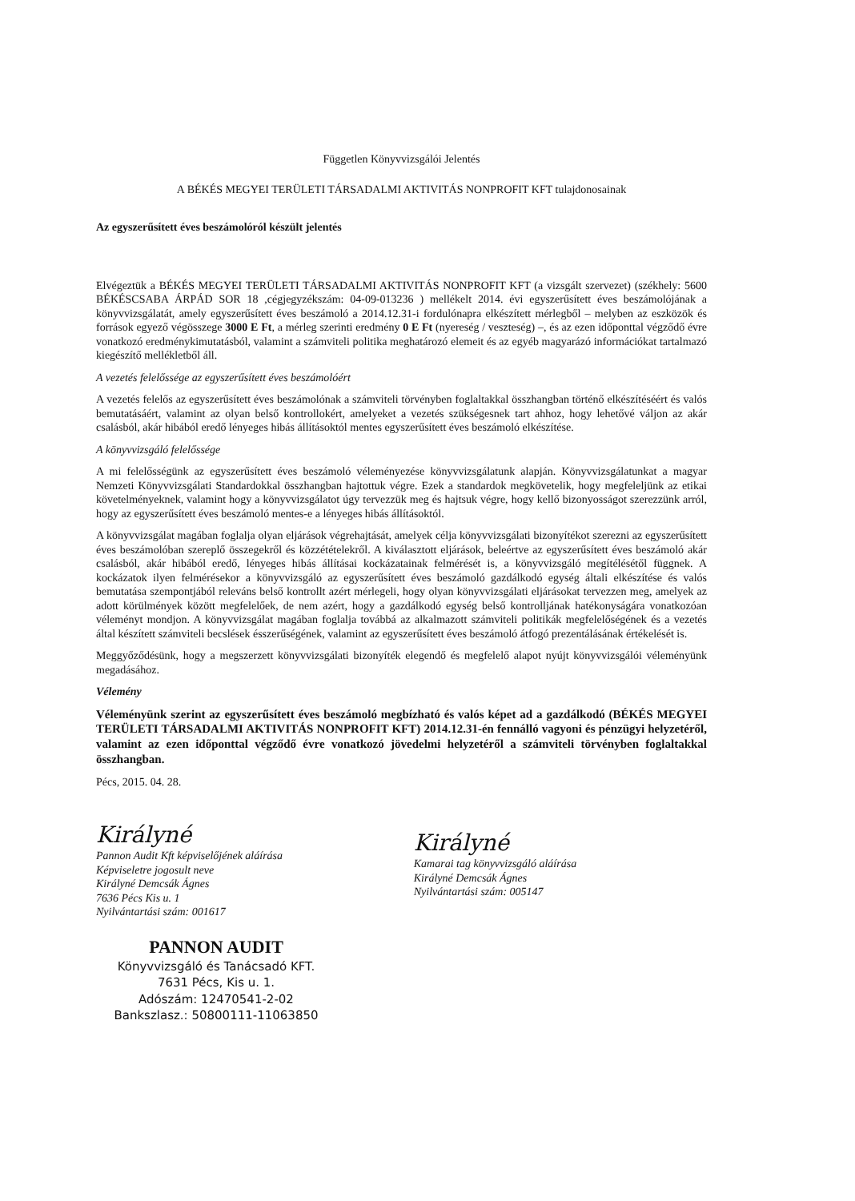Független Könyvvizsgálói Jelentés
A BÉKÉS MEGYEI TERÜLETI TÁRSADALMI AKTIVITÁS NONPROFIT KFT tulajdonosainak
Az egyszerűsített éves beszámolóról készült jelentés
Elvégeztük a BÉKÉS MEGYEI TERÜLETI TÁRSADALMI AKTIVITÁS NONPROFIT KFT (a vizsgált szervezet) (székhely: 5600 BÉKÉSCSABA ÁRPÁD SOR 18 ,cégjegyzékszám: 04-09-013236 ) mellékelt 2014. évi egyszerűsített éves beszámolójának a könyvvizsgálatát, amely egyszerűsített éves beszámoló a 2014.12.31-i fordulónapra elkészített mérlegből – melyben az eszközök és források egyező végösszege 3000 E Ft, a mérleg szerinti eredmény 0 E Ft (nyereség / veszteség) –, és az ezen időponttal végződő évre vonatkozó eredménykimutatásból, valamint a számviteli politika meghatározó elemeit és az egyéb magyarázó információkat tartalmazó kiegészítő mellékletből áll.
A vezetés felelőssége az egyszerűsített éves beszámolóért
A vezetés felelős az egyszerűsített éves beszámolónak a számviteli törvényben foglaltakkal összhangban történő elkészítéséért és valós bemutatásáért, valamint az olyan belső kontrollokért, amelyeket a vezetés szükségesnek tart ahhoz, hogy lehetővé váljon az akár csalásból, akár hibából eredő lényeges hibás állításoktól mentes egyszerűsített éves beszámoló elkészítése.
A könyvvizsgáló felelőssége
A mi felelősségünk az egyszerűsített éves beszámoló véleményezése könyvvizsgálatunk alapján. Könyvvizsgálatunkat a magyar Nemzeti Könyvvizsgálati Standardokkal összhangban hajtottuk végre. Ezek a standardok megkövetelik, hogy megfeleljünk az etikai követelményeknek, valamint hogy a könyvvizsgálatot úgy tervezzük meg és hajtsuk végre, hogy kellő bizonyosságot szerezzünk arról, hogy az egyszerűsített éves beszámoló mentes-e a lényeges hibás állításoktól.
A könyvvizsgálat magában foglalja olyan eljárások végrehajtását, amelyek célja könyvvizsgálati bizonyítékot szerezni az egyszerűsített éves beszámolóban szereplő összegekről és közzétételekről. A kiválasztott eljárások, beleértve az egyszerűsített éves beszámoló akár csalásból, akár hibából eredő, lényeges hibás állításai kockázatainak felmérését is, a könyvvizsgáló megítélésétől függnek. A kockázatok ilyen felmérésekor a könyvvizsgáló az egyszerűsített éves beszámoló gazdálkodó egység általi elkészítése és valós bemutatása szempontjából releváns belső kontrollt azért mérlegeli, hogy olyan könyvvizsgálati eljárásokat tervezzen meg, amelyek az adott körülmények között megfelelőek, de nem azért, hogy a gazdálkodó egység belső kontrolljának hatékonyságára vonatkozóan véleményt mondjon. A könyvvizsgálat magában foglalja továbbá az alkalmazott számviteli politikák megfelelőségének és a vezetés által készített számviteli becslések ésszerűségének, valamint az egyszerűsített éves beszámoló átfogó prezentálásának értékelését is.
Meggyőződésünk, hogy a megszerzett könyvvizsgálati bizonyíték elegendő és megfelelő alapot nyújt könyvvizsgálói véleményünk megadásához.
Vélemény
Véleményünk szerint az egyszerűsített éves beszámoló megbízható és valós képet ad a gazdálkodó (BÉKÉS MEGYEI TERÜLETI TÁRSADALMI AKTIVITÁS NONPROFIT KFT) 2014.12.31-én fennálló vagyoni és pénzügyi helyzetéről, valamint az ezen időponttal végződő évre vonatkozó jövedelmi helyzetéről a számviteli törvényben foglaltakkal összhangban.
Pécs, 2015. 04. 28.
Királyné
Pannon Audit Kft képviselőjének aláírása
Képviseletre jogosult neve
Királyné Demcsák Ágnes
7636 Pécs Kis u. 1
Nyilvántartási szám: 001617
Királyné
Kamarai tag könyvvizsgáló aláírása
Királyné Demcsák Ágnes
Nyilvántartási szám: 005147
PANNON AUDIT
Könyvvizsgáló és Tanácsadó KFT.
7631 Pécs, Kis u. 1.
Adószám: 12470541-2-02
Bankszlasz.: 50800111-11063850